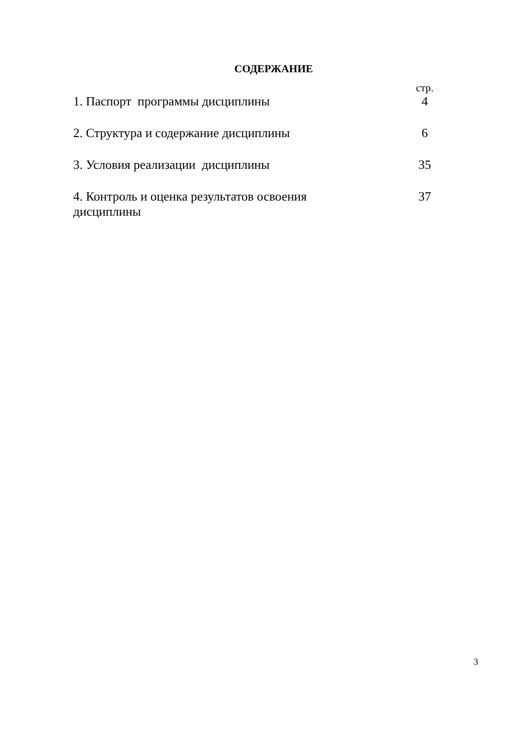СОДЕРЖАНИЕ
| | стр. |
| 1. Паспорт программы дисциплины | 4 |
| 2. Структура и содержание дисциплины | 6 |
| 3. Условия реализации дисциплины | 35 |
| 4. Контроль и оценка результатов освоения дисциплины | 37 |
3